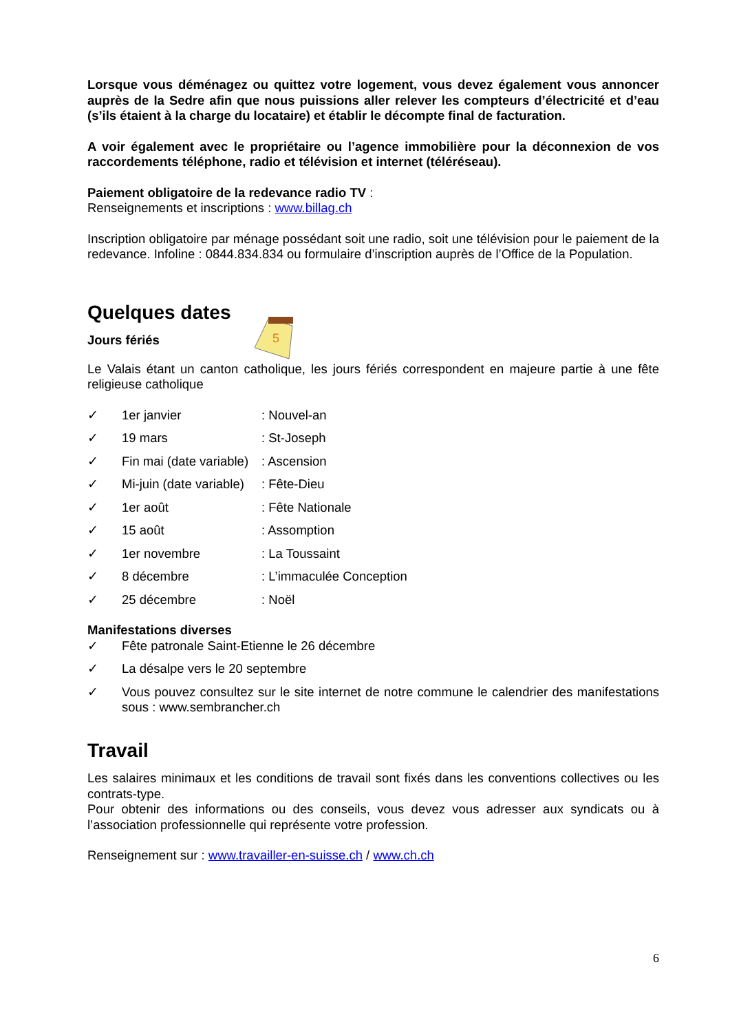Lorsque vous déménagez ou quittez votre logement, vous devez également vous annoncer auprès de la Sedre afin que nous puissions aller relever les compteurs d’électricité et d’eau (s’ils étaient à la charge du locataire) et établir le décompte final de facturation.
A voir également avec le propriétaire ou l’agence immobilière pour la déconnexion de vos raccordements téléphone, radio et télévision et internet (téléréseau).
Paiement obligatoire de la redevance radio TV :
Renseignements et inscriptions : www.billag.ch
Inscription obligatoire par ménage possédant soit une radio, soit une télévision pour le paiement de la redevance. Infoline : 0844.834.834 ou formulaire d’inscription auprès de l’Office de la Population.
Quelques dates
Jours fériés
5
Le Valais étant un canton catholique, les jours fériés correspondent en majeure partie à une fête religieuse catholique
✓ 1er janvier: Nouvel-an
✓ 19 mars: St-Joseph
✓ Fin mai (date variable): Ascension
✓ Mi-juin (date variable): Fête-Dieu
✓ 1er août: Fête Nationale
✓ 15 août: Assomption
✓ 1er novembre: La Toussaint
✓ 8 décembre: L’immaculée Conception
✓ 25 décembre: Noël
Manifestations diverses
✓ Fête patronale Saint-Etienne le 26 décembre
✓ La désalpe vers le 20 septembre
✓ Vous pouvez consultez sur le site internet de notre commune le calendrier des manifestations sous : www.sembrancher.ch
Travail
Les salaires minimaux et les conditions de travail sont fixés dans les conventions collectives ou les contrats-type.
Pour obtenir des informations ou des conseils, vous devez vous adresser aux syndicats ou à l’association professionnelle qui représente votre profession.
Renseignement sur : www.travailler-en-suisse.ch / www.ch.ch
6